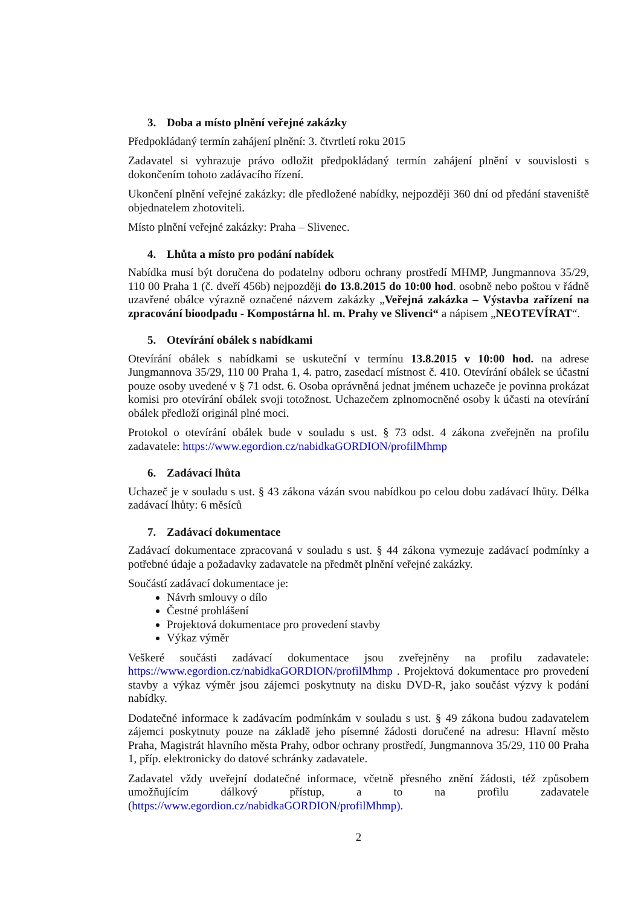3. Doba a místo plnění veřejné zakázky
Předpokládaný termín zahájení plnění: 3. čtvrtletí roku 2015
Zadavatel si vyhrazuje právo odložit předpokládaný termín zahájení plnění v souvislosti s dokončením tohoto zadávacího řízení.
Ukončení plnění veřejné zakázky: dle předložené nabídky, nejpozději 360 dní od předání staveniště objednatelem zhotoviteli.
Místo plnění veřejné zakázky: Praha – Slivenec.
4. Lhůta a místo pro podání nabídek
Nabídka musí být doručena do podatelny odboru ochrany prostředí MHMP, Jungmannova 35/29, 110 00 Praha 1 (č. dveří 456b) nejpozději do 13.8.2015 do 10:00 hod. osobně nebo poštou v řádně uzavřené obálce výrazně označené názvem zakázky „Veřejná zakázka – Výstavba zařízení na zpracování bioodpadu - Kompostárna hl. m. Prahy ve Slivenci“ a nápisem „NEOTEVÍRAT“.
5. Otevírání obálek s nabídkami
Otevírání obálek s nabídkami se uskuteční v termínu 13.8.2015 v 10:00 hod. na adrese Jungmannova 35/29, 110 00 Praha 1, 4. patro, zasedací místnost č. 410. Otevírání obálek se účastní pouze osoby uvedené v § 71 odst. 6. Osoba oprávněná jednat jménem uchazeče je povinna prokázat komisi pro otevírání obálek svoji totožnost. Uchazečem zplnomocněné osoby k účasti na otevírání obálek předloží originál plné moci.
Protokol o otevírání obálek bude v souladu s ust. § 73 odst. 4 zákona zveřejněn na profilu zadavatele: https://www.egordion.cz/nabidkaGORDION/profilMhmp
6. Zadávací lhůta
Uchazeč je v souladu s ust. § 43 zákona vázán svou nabídkou po celou dobu zadávací lhůty. Délka zadávací lhůty: 6 měsíců
7. Zadávací dokumentace
Zadávací dokumentace zpracovaná v souladu s ust. § 44 zákona vymezuje zadávací podmínky a potřebné údaje a požadavky zadavatele na předmět plnění veřejné zakázky.
Součástí zadávací dokumentace je:
Návrh smlouvy o dílo
Čestné prohlášení
Projektová dokumentace pro provedení stavby
Výkaz výměr
Veškeré součásti zadávací dokumentace jsou zveřejněny na profilu zadavatele: https://www.egordion.cz/nabidkaGORDION/profilMhmp . Projektová dokumentace pro provedení stavby a výkaz výměr jsou zájemci poskytnuty na disku DVD-R, jako součást výzvy k podání nabídky.
Dodatečné informace k zadávacím podmínkám v souladu s ust. § 49 zákona budou zadavatelem zájemci poskytnuty pouze na základě jeho písemné žádosti doručené na adresu: Hlavní město Praha, Magistrát hlavního města Prahy, odbor ochrany prostředí, Jungmannova 35/29, 110 00 Praha 1, příp. elektronicky do datové schránky zadavatele.
Zadavatel vždy uveřejní dodatečné informace, včetně přesného znění žádosti, též způsobem umožňujícím dálkový přístup, a to na profilu zadavatele (https://www.egordion.cz/nabidkaGORDION/profilMhmp).
2